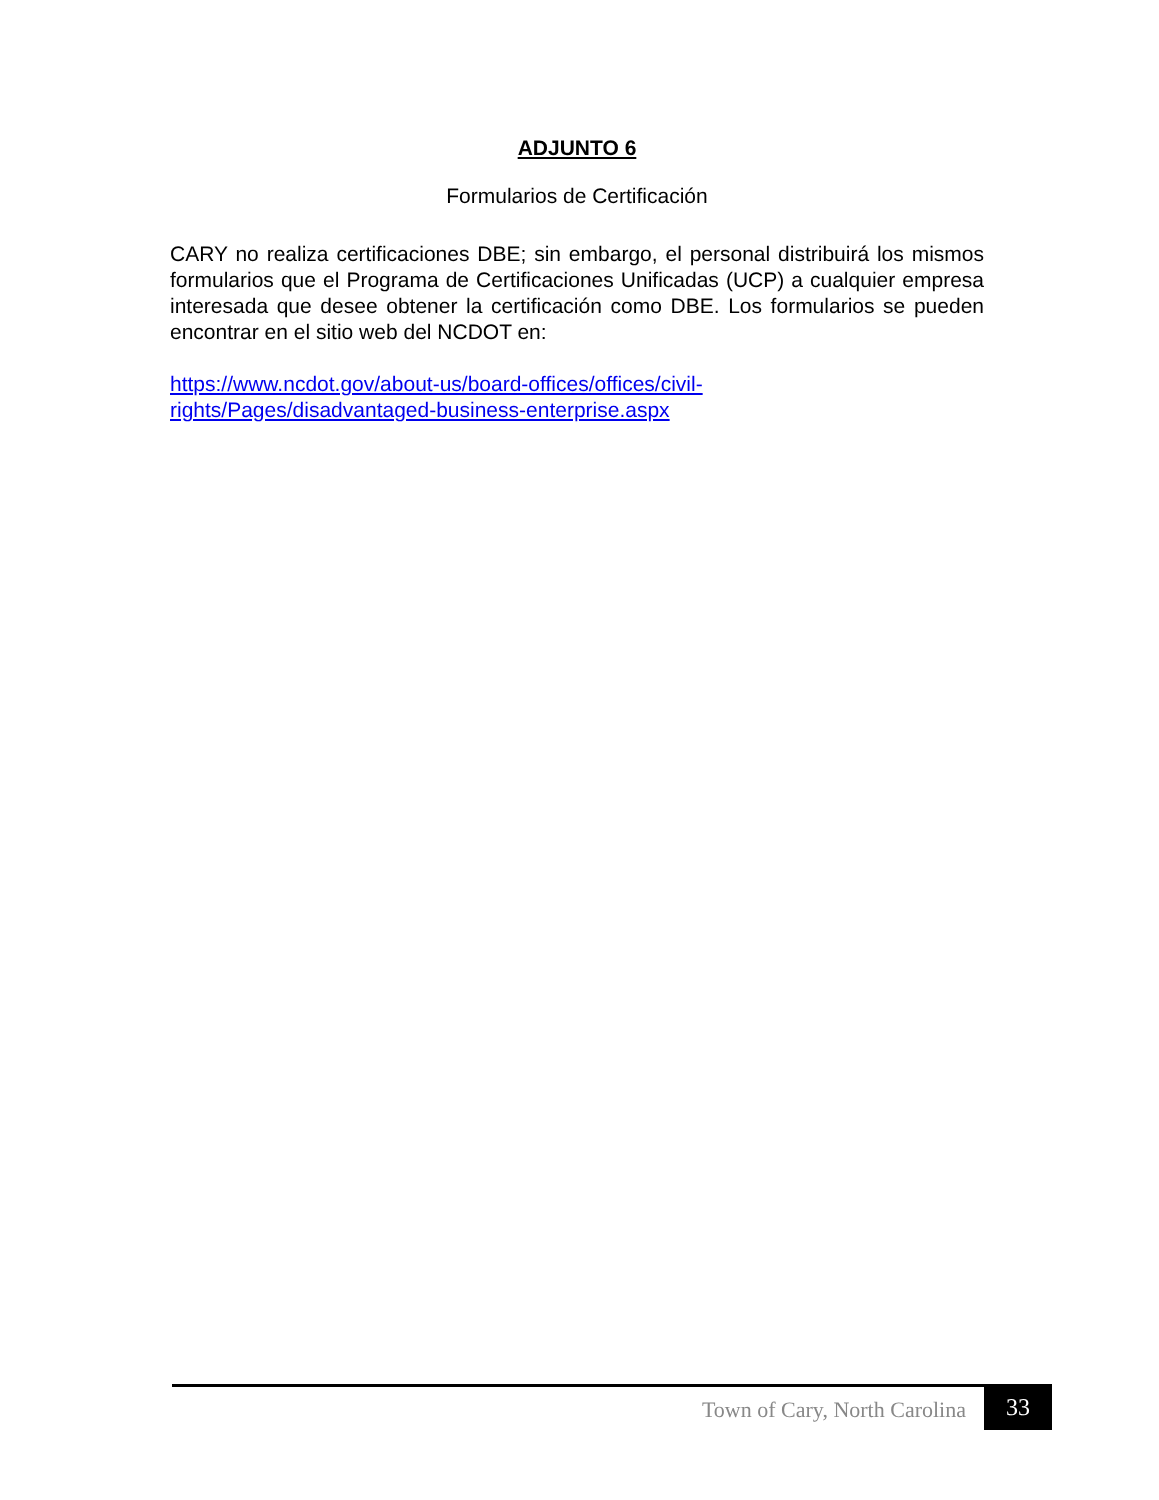ADJUNTO 6
Formularios de Certificación
CARY no realiza certificaciones DBE; sin embargo, el personal distribuirá los mismos formularios que el Programa de Certificaciones Unificadas (UCP) a cualquier empresa interesada que desee obtener la certificación como DBE. Los formularios se pueden encontrar en el sitio web del NCDOT en:
https://www.ncdot.gov/about-us/board-offices/offices/civil-
rights/Pages/disadvantaged-business-enterprise.aspx
Town of Cary, North Carolina 33